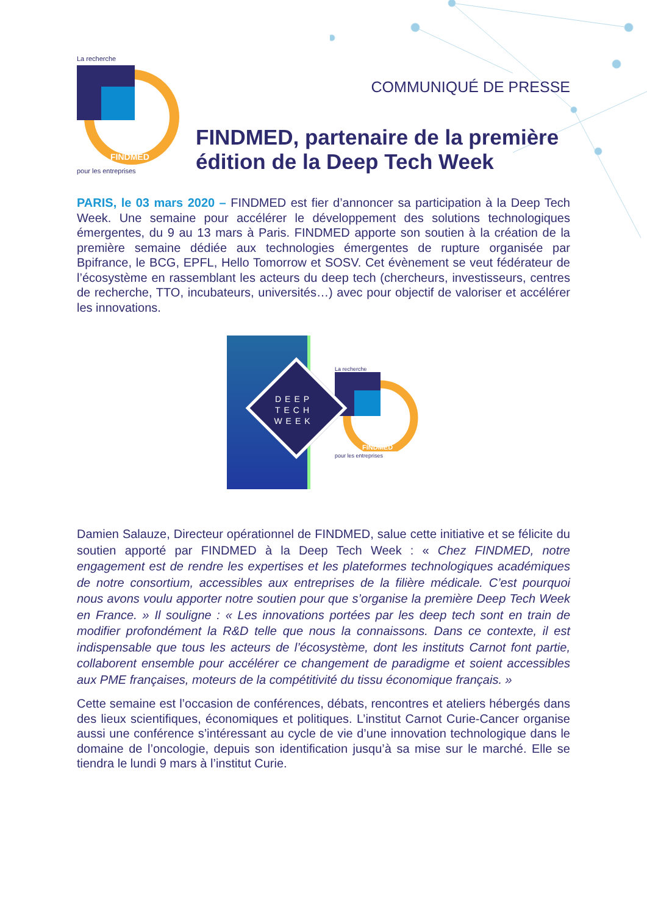La recherche
FINDMED
pour les entreprises
COMMUNIQUÉ DE PRESSE
FINDMED, partenaire de la première édition de la Deep Tech Week
PARIS, le 03 mars 2020 – FINDMED est fier d’annoncer sa participation à la Deep Tech Week. Une semaine pour accélérer le développement des solutions technologiques émergentes, du 9 au 13 mars à Paris. FINDMED apporte son soutien à la création de la première semaine dédiée aux technologies émergentes de rupture organisée par Bpifrance, le BCG, EPFL, Hello Tomorrow et SOSV. Cet évènement se veut fédérateur de l’écosystème en rassemblant les acteurs du deep tech (chercheurs, investisseurs, centres de recherche, TTO, incubateurs, universités…) avec pour objectif de valoriser et accélérer les innovations.
DEEP TECH WEEK
La recherche
FINDMED
pour les entreprises
Damien Salauze, Directeur opérationnel de FINDMED, salue cette initiative et se félicite du soutien apporté par FINDMED à la Deep Tech Week : « Chez FINDMED, notre engagement est de rendre les expertises et les plateformes technologiques académiques de notre consortium, accessibles aux entreprises de la filière médicale. C’est pourquoi nous avons voulu apporter notre soutien pour que s’organise la première Deep Tech Week en France. » Il souligne : « Les innovations portées par les deep tech sont en train de modifier profondément la R&D telle que nous la connaissons. Dans ce contexte, il est indispensable que tous les acteurs de l’écosystème, dont les instituts Carnot font partie, collaborent ensemble pour accélérer ce changement de paradigme et soient accessibles aux PME françaises, moteurs de la compétitivité du tissu économique français. »
Cette semaine est l’occasion de conférences, débats, rencontres et ateliers hébergés dans des lieux scientifiques, économiques et politiques. L’institut Carnot Curie-Cancer organise aussi une conférence s’intéressant au cycle de vie d’une innovation technologique dans le domaine de l’oncologie, depuis son identification jusqu’à sa mise sur le marché. Elle se tiendra le lundi 9 mars à l’institut Curie.